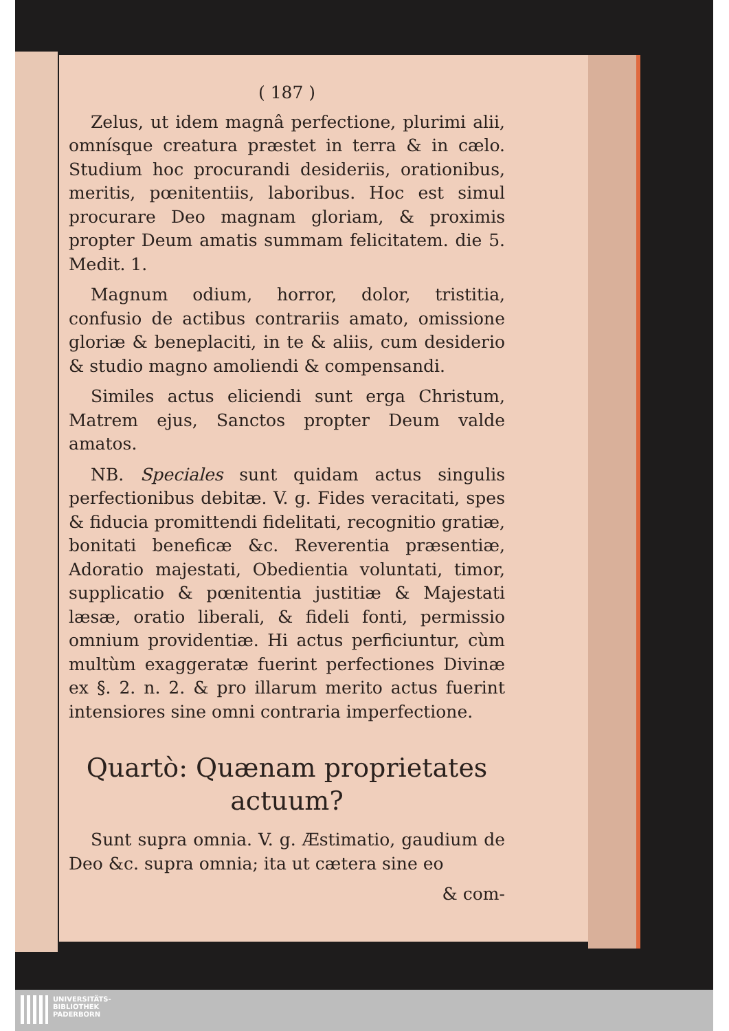( 187 )
Zelus, ut idem magnâ perfectione, plurimi alii, omnísque creatura præstet in terra & in cælo. Studium hoc procurandi desideriis, orationibus, meritis, pœnitentiis, laboribus. Hoc est simul procurare Deo magnam gloriam, & proximis propter Deum amatis summam felicitatem. die 5. Medit. 1.
Magnum odium, horror, dolor, tristitia, confusio de actibus contrariis amato, omissione gloriæ & beneplaciti, in te & aliis, cum desiderio & studio magno amoliendi & compensandi.
Similes actus eliciendi sunt erga Christum, Matrem ejus, Sanctos propter Deum valde amatos.
NB. Speciales sunt quidam actus singulis perfectionibus debitæ. V. g. Fides veracitati, spes & fiducia promittendi fidelitati, recognitio gratiæ, bonitati beneficæ &c. Reverentia præsentiæ, Adoratio majestati, Obedientia voluntati, timor, supplicatio & pœnitentia justitiæ & Majestati læsæ, oratio liberali, & fideli fonti, permissio omnium providentiæ. Hi actus perficiuntur, cùm multùm exaggeratæ fuerint perfectiones Divinæ ex §. 2. n. 2. & pro illarum merito actus fuerint intensiores sine omni contraria imperfectione.
Quartò: Quænam proprietates actuum?
Sunt supra omnia. V. g. Æstimatio, gaudium de Deo &c. supra omnia; ita ut cætera sine eo
& com-
UNIVERSITÄTS-
BIBLIOTHEK
PADERBORN